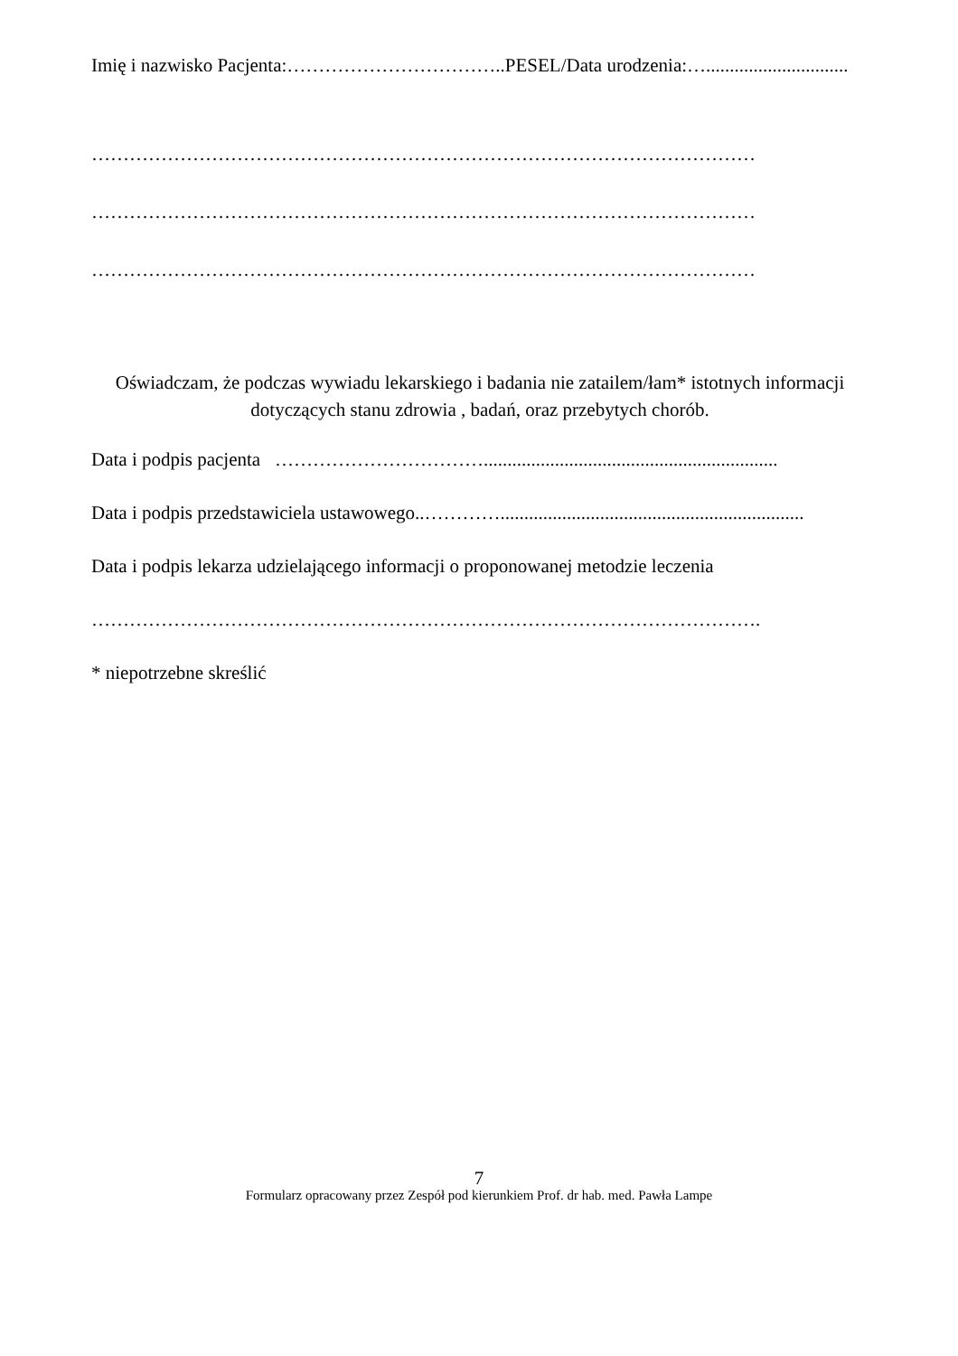Imię i nazwisko Pacjenta:……………………………..PESEL/Data urodzenia:…..............................
……………………………………………………………………………………………
……………………………………………………………………………………………
……………………………………………………………………………………………
Oświadczam, że podczas wywiadu lekarskiego i badania nie zatailem/łam* istotnych informacji dotyczących stanu zdrowia , badań, oraz przebytych chorób.
Data i podpis pacjenta ……………………………..............................................................
Data i podpis przedstawiciela ustawowego..…………................................................................
Data i podpis lekarza udzielającego informacji o proponowanej metodzie leczenia
…………………………………………………………………………………………….
* niepotrzebne skreślić
7
Formularz opracowany przez Zespół pod kierunkiem Prof. dr hab. med. Pawła Lampe